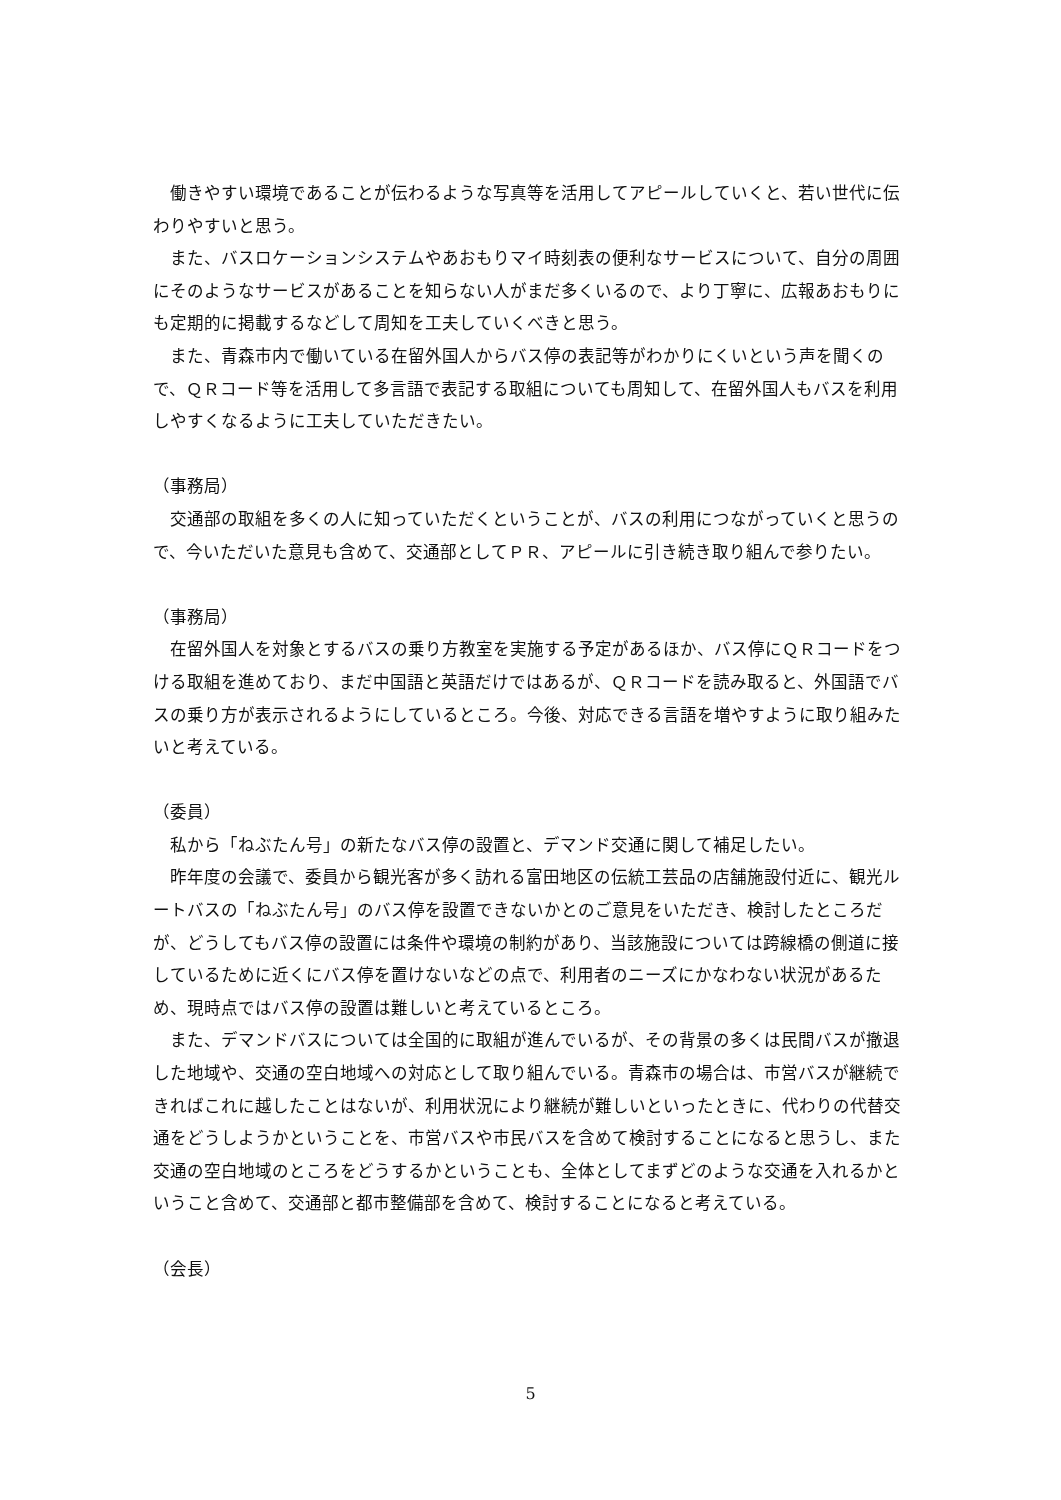働きやすい環境であることが伝わるような写真等を活用してアピールしていくと、若い世代に伝わりやすいと思う。
また、バスロケーションシステムやあおもりマイ時刻表の便利なサービスについて、自分の周囲にそのようなサービスがあることを知らない人がまだ多くいるので、より丁寧に、広報あおもりにも定期的に掲載するなどして周知を工夫していくべきと思う。
また、青森市内で働いている在留外国人からバス停の表記等がわかりにくいという声を聞くので、ＱＲコード等を活用して多言語で表記する取組についても周知して、在留外国人もバスを利用しやすくなるように工夫していただきたい。
（事務局）
交通部の取組を多くの人に知っていただくということが、バスの利用につながっていくと思うので、今いただいた意見も含めて、交通部としてＰＲ、アピールに引き続き取り組んで参りたい。
（事務局）
在留外国人を対象とするバスの乗り方教室を実施する予定があるほか、バス停にＱＲコードをつける取組を進めており、まだ中国語と英語だけではあるが、ＱＲコードを読み取ると、外国語でバスの乗り方が表示されるようにしているところ。今後、対応できる言語を増やすように取り組みたいと考えている。
（委員）
私から「ねぶたん号」の新たなバス停の設置と、デマンド交通に関して補足したい。
昨年度の会議で、委員から観光客が多く訪れる富田地区の伝統工芸品の店舗施設付近に、観光ルートバスの「ねぶたん号」のバス停を設置できないかとのご意見をいただき、検討したところだが、どうしてもバス停の設置には条件や環境の制約があり、当該施設については跨線橋の側道に接しているために近くにバス停を置けないなどの点で、利用者のニーズにかなわない状況があるため、現時点ではバス停の設置は難しいと考えているところ。
また、デマンドバスについては全国的に取組が進んでいるが、その背景の多くは民間バスが撤退した地域や、交通の空白地域への対応として取り組んでいる。青森市の場合は、市営バスが継続できればこれに越したことはないが、利用状況により継続が難しいといったときに、代わりの代替交通をどうしようかということを、市営バスや市民バスを含めて検討することになると思うし、また交通の空白地域のところをどうするかということも、全体としてまずどのような交通を入れるかということ含めて、交通部と都市整備部を含めて、検討することになると考えている。
（会長）
5